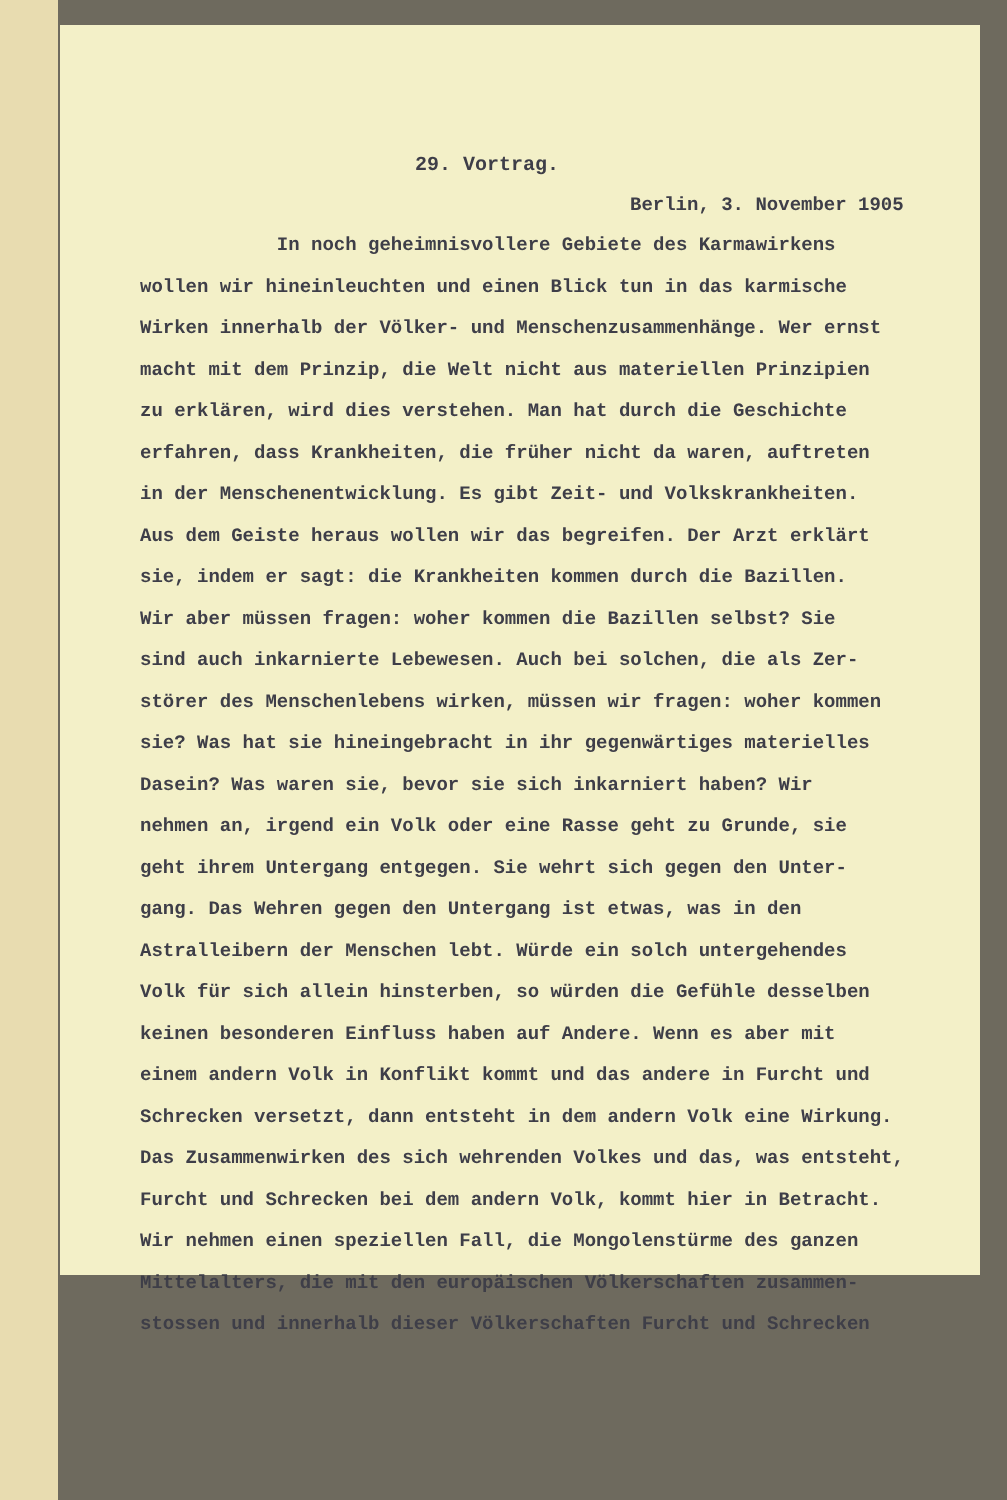29. Vortrag.
Berlin, 3. November 1905
In noch geheimnisvollere Gebiete des Karmawirkens
wollen wir hineinleuchten und einen Blick tun in das karmische
Wirken innerhalb der Völker- und Menschenzusammenhänge. Wer ernst
macht mit dem Prinzip, die Welt nicht aus materiellen Prinzipien
zu erklären, wird dies verstehen. Man hat durch die Geschichte
erfahren, dass Krankheiten, die früher nicht da waren, auftreten
in der Menschenentwicklung. Es gibt Zeit- und Volkskrankheiten.
Aus dem Geiste heraus wollen wir das begreifen. Der Arzt erklärt
sie, indem er sagt: die Krankheiten kommen durch die Bazillen.
Wir aber müssen fragen: woher kommen die Bazillen selbst? Sie
sind auch inkarnierte Lebewesen. Auch bei solchen, die als Zer-
störer des Menschenlebens wirken, müssen wir fragen: woher kommen
sie? Was hat sie hineingebracht in ihr gegenwärtiges materielles
Dasein? Was waren sie, bevor sie sich inkarniert haben? Wir
nehmen an, irgend ein Volk oder eine Rasse geht zu Grunde, sie
geht ihrem Untergang entgegen. Sie wehrt sich gegen den Unter-
gang. Das Wehren gegen den Untergang ist etwas, was in den
Astralleibern der Menschen lebt. Würde ein solch untergehendes
Volk für sich allein hinsterben, so würden die Gefühle desselben
keinen besonderen Einfluss haben auf Andere. Wenn es aber mit
einem andern Volk in Konflikt kommt und das andere in Furcht und
Schrecken versetzt, dann entsteht in dem andern Volk eine Wirkung.
Das Zusammenwirken des sich wehrenden Volkes und das, was entsteht,
Furcht und Schrecken bei dem andern Volk, kommt hier in Betracht.
Wir nehmen einen speziellen Fall, die Mongolenstürme des ganzen
Mittelalters, die mit den europäischen Völkerschaften zusammen-
stossen und innerhalb dieser Völkerschaften Furcht und Schrecken